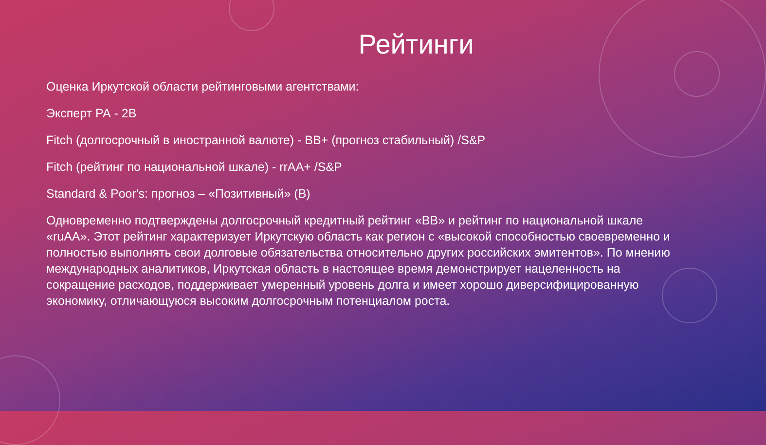Рейтинги
Оценка Иркутской области рейтинговыми агентствами:
Эксперт РА - 2В
Fitch (долгосрочный в иностранной валюте) - ВВ+ (прогноз стабильный) /S&P
Fitch (рейтинг по национальной шкале) - rrAA+ /S&P
Standard & Poor's: прогноз – «Позитивный» (B)
Одновременно подтверждены долгосрочный кредитный рейтинг «BB» и рейтинг по национальной шкале «ruAA». Этот рейтинг характеризует Иркутскую область как регион с «высокой способностью своевременно и полностью выполнять свои долговые обязательства относительно других российских эмитентов». По мнению международных аналитиков, Иркутская область в настоящее время демонстрирует нацеленность на сокращение расходов, поддерживает умеренный уровень долга и имеет хорошо диверсифицированную экономику, отличающуюся высоким долгосрочным потенциалом роста.